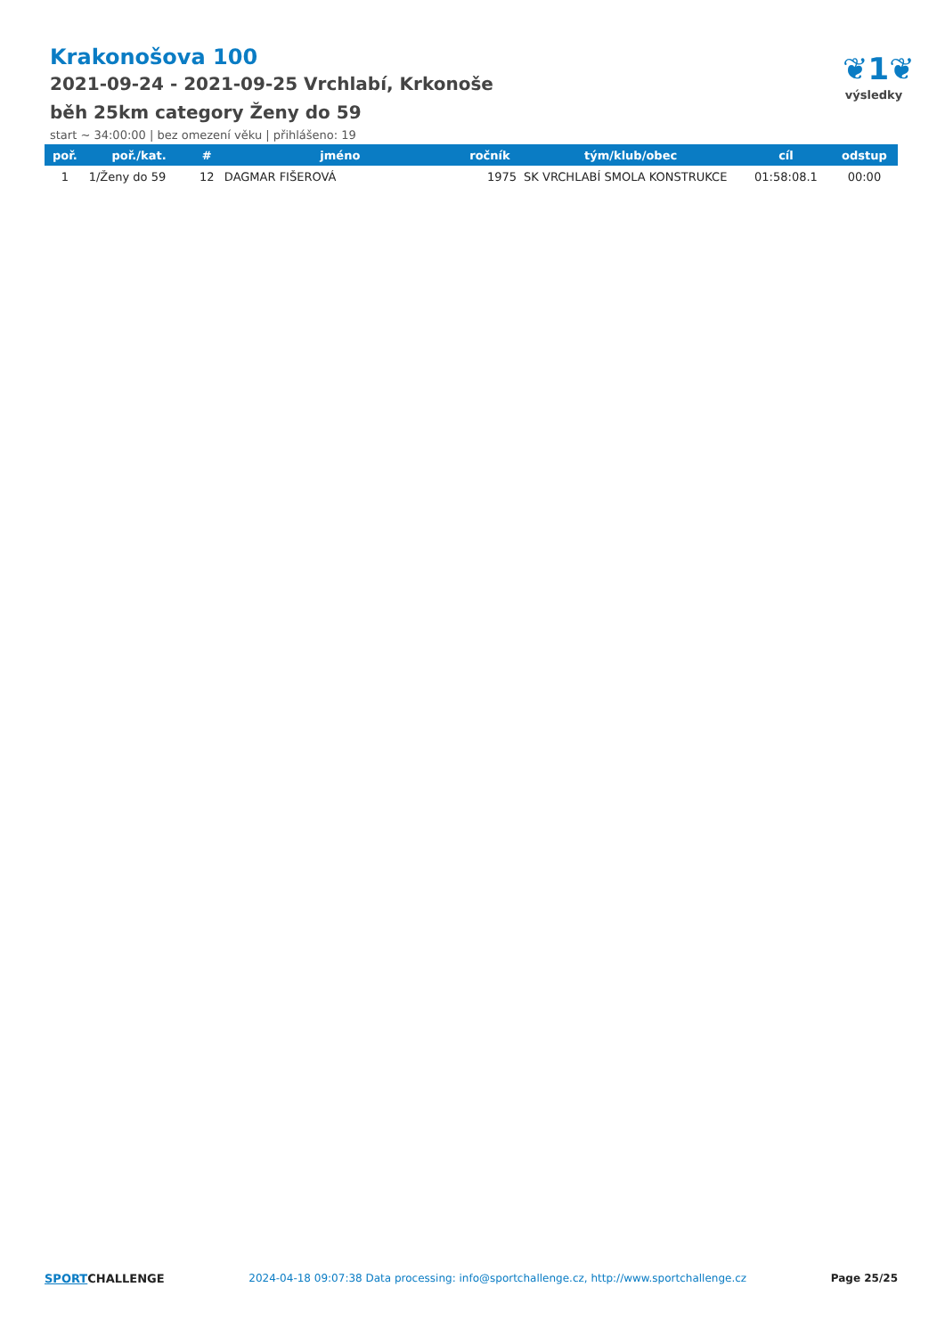Krakonošova 100
2021-09-24 - 2021-09-25 Vrchlabí, Krkonoše
běh 25km category Ženy do 59
start ~ 34:00:00 | bez omezení věku | přihlášeno: 19
❦1❦
výsledky
| poř. | poř./kat. | # | jméno | ročník | tým/klub/obec | cíl | odstup |
| --- | --- | --- | --- | --- | --- | --- | --- |
| 1 | 1/Ženy do 59 | 12 | DAGMAR FIŠEROVÁ | 1975 | SK VRCHLABÍ SMOLA KONSTRUKCE | 01:58:08.1 | 00:00 |
SPORTCHALLENGE 2024-04-18 09:07:38 Data processing: info@sportchallenge.cz, http://www.sportchallenge.cz
Page 25/25